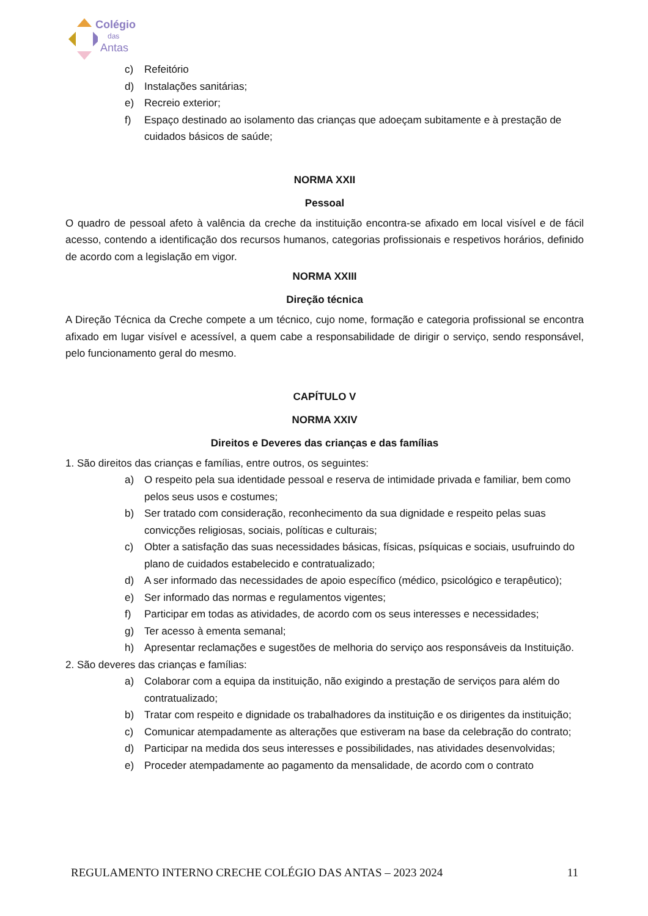Colégio
das
Antas
c) Refeitório
d) Instalações sanitárias;
e) Recreio exterior;
f) Espaço destinado ao isolamento das crianças que adoeçam subitamente e à prestação de cuidados básicos de saúde;
NORMA XXII
Pessoal
O quadro de pessoal afeto à valência da creche da instituição encontra-se afixado em local visível e de fácil acesso, contendo a identificação dos recursos humanos, categorias profissionais e respetivos horários, definido de acordo com a legislação em vigor.
NORMA XXIII
Direção técnica
A Direção Técnica da Creche compete a um técnico, cujo nome, formação e categoria profissional se encontra afixado em lugar visível e acessível, a quem cabe a responsabilidade de dirigir o serviço, sendo responsável, pelo funcionamento geral do mesmo.
CAPÍTULO V
NORMA XXIV
Direitos e Deveres das crianças e das famílias
1. São direitos das crianças e famílias, entre outros, os seguintes:
a) O respeito pela sua identidade pessoal e reserva de intimidade privada e familiar, bem como pelos seus usos e costumes;
b) Ser tratado com consideração, reconhecimento da sua dignidade e respeito pelas suas convicções religiosas, sociais, políticas e culturais;
c) Obter a satisfação das suas necessidades básicas, físicas, psíquicas e sociais, usufruindo do plano de cuidados estabelecido e contratualizado;
d) A ser informado das necessidades de apoio específico (médico, psicológico e terapêutico);
e) Ser informado das normas e regulamentos vigentes;
f) Participar em todas as atividades, de acordo com os seus interesses e necessidades;
g) Ter acesso à ementa semanal;
h) Apresentar reclamações e sugestões de melhoria do serviço aos responsáveis da Instituição.
2. São deveres das crianças e famílias:
a) Colaborar com a equipa da instituição, não exigindo a prestação de serviços para além do contratualizado;
b) Tratar com respeito e dignidade os trabalhadores da instituição e os dirigentes da instituição;
c) Comunicar atempadamente as alterações que estiveram na base da celebração do contrato;
d) Participar na medida dos seus interesses e possibilidades, nas atividades desenvolvidas;
e) Proceder atempadamente ao pagamento da mensalidade, de acordo com o contrato
REGULAMENTO INTERNO CRECHE COLÉGIO DAS ANTAS – 2023 2024 11